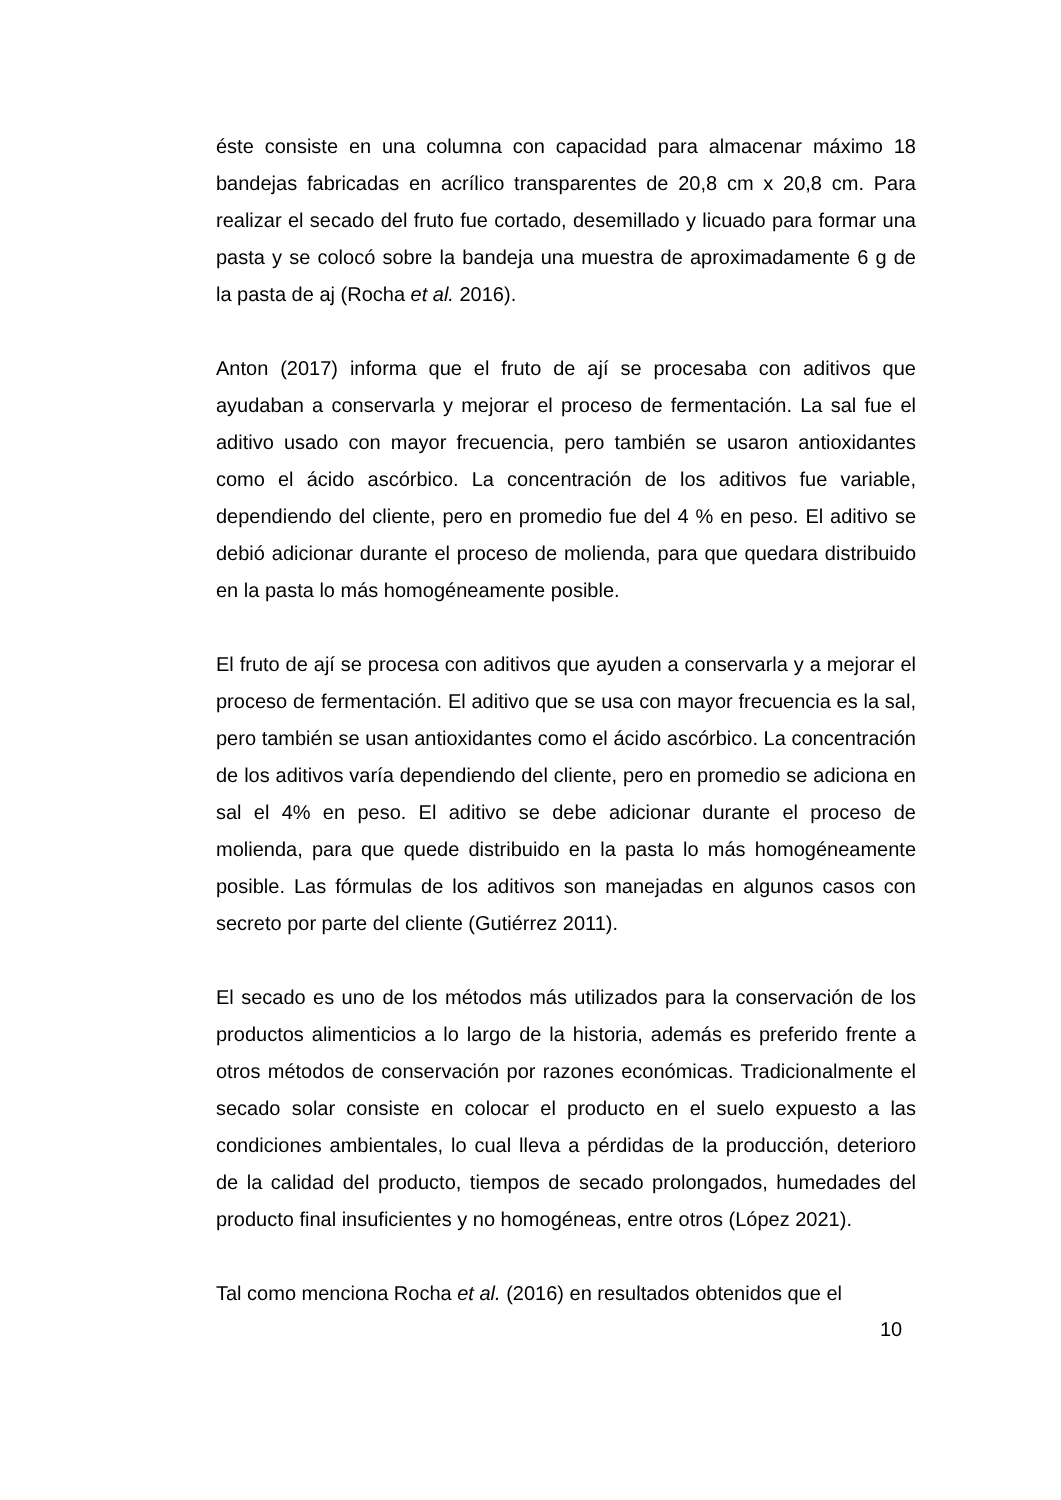éste consiste en una columna con capacidad para almacenar máximo 18 bandejas fabricadas en acrílico transparentes de 20,8 cm x 20,8 cm. Para realizar el secado del fruto fue cortado, desemillado y licuado para formar una pasta y se colocó sobre la bandeja una muestra de aproximadamente 6 g de la pasta de aj (Rocha et al. 2016).
Anton (2017) informa que el fruto de ají se procesaba con aditivos que ayudaban a conservarla y mejorar el proceso de fermentación. La sal fue el aditivo usado con mayor frecuencia, pero también se usaron antioxidantes como el ácido ascórbico. La concentración de los aditivos fue variable, dependiendo del cliente, pero en promedio fue del 4 % en peso. El aditivo se debió adicionar durante el proceso de molienda, para que quedara distribuido en la pasta lo más homogéneamente posible.
El fruto de ají se procesa con aditivos que ayuden a conservarla y a mejorar el proceso de fermentación. El aditivo que se usa con mayor frecuencia es la sal, pero también se usan antioxidantes como el ácido ascórbico. La concentración de los aditivos varía dependiendo del cliente, pero en promedio se adiciona en sal el 4% en peso. El aditivo se debe adicionar durante el proceso de molienda, para que quede distribuido en la pasta lo más homogéneamente posible. Las fórmulas de los aditivos son manejadas en algunos casos con secreto por parte del cliente (Gutiérrez 2011).
El secado es uno de los métodos más utilizados para la conservación de los productos alimenticios a lo largo de la historia, además es preferido frente a otros métodos de conservación por razones económicas. Tradicionalmente el secado solar consiste en colocar el producto en el suelo expuesto a las condiciones ambientales, lo cual lleva a pérdidas de la producción, deterioro de la calidad del producto, tiempos de secado prolongados, humedades del producto final insuficientes y no homogéneas, entre otros (López 2021).
Tal como menciona Rocha et al. (2016) en resultados obtenidos que el
10